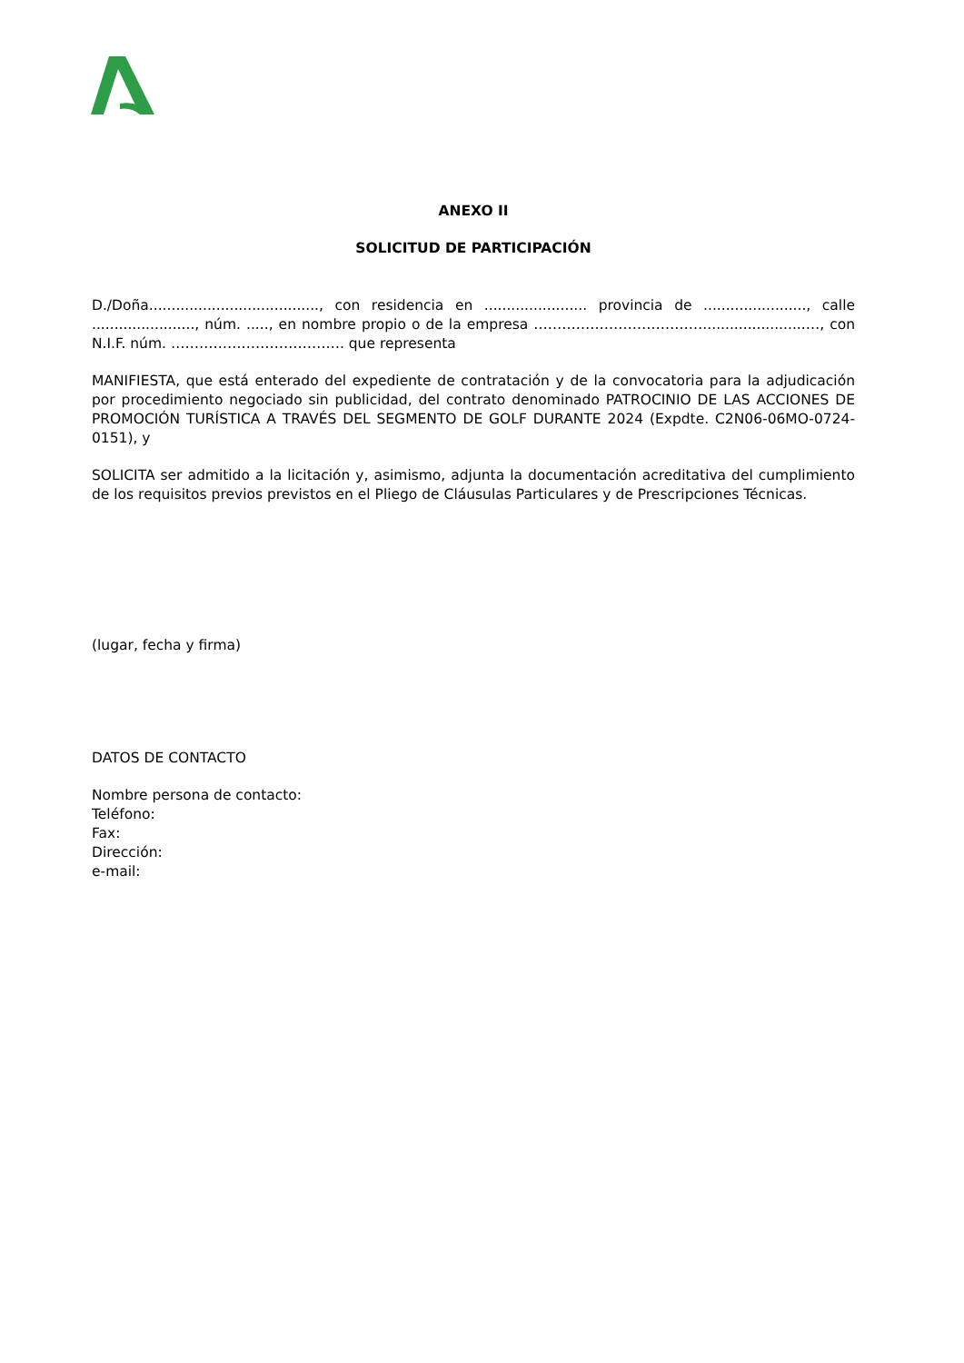ANEXO II
SOLICITUD DE PARTICIPACIÓN
D./Doña......................................, con residencia en ....................... provincia de ......................., calle ......................., núm. ....., en nombre propio o de la empresa ……………………………….......................…, con N.I.F. núm. ………………………………. que representa
MANIFIESTA, que está enterado del expediente de contratación y de la convocatoria para la adjudicación por procedimiento negociado sin publicidad, del contrato denominado PATROCINIO DE LAS ACCIONES DE PROMOCIÓN TURÍSTICA A TRAVÉS DEL SEGMENTO DE GOLF DURANTE 2024 (Expdte. C2N06-06MO-0724-0151), y
SOLICITA ser admitido a la licitación y, asimismo, adjunta la documentación acreditativa del cumplimiento de los requisitos previos previstos en el Pliego de Cláusulas Particulares y de Prescripciones Técnicas.
(lugar, fecha y firma)
DATOS DE CONTACTO
Nombre persona de contacto:
Teléfono:
Fax:
Dirección:
e-mail: